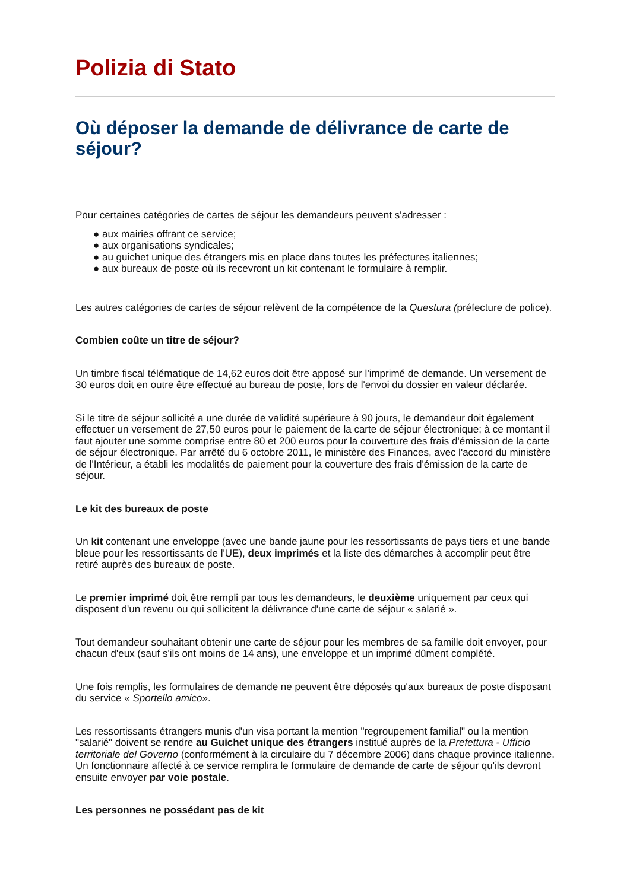Polizia di Stato
Où déposer la demande de délivrance de carte de séjour?
Pour certaines catégories de cartes de séjour les demandeurs peuvent s'adresser :
● aux mairies offrant ce service;
● aux organisations syndicales;
● au guichet unique des étrangers mis en place dans toutes les préfectures italiennes;
● aux bureaux de poste où ils recevront un kit contenant le formulaire à remplir.
Les autres catégories de cartes de séjour relèvent de la compétence de la Questura (préfecture de police).
Combien coûte un titre de séjour?
Un timbre fiscal télématique de 14,62 euros doit être apposé sur l'imprimé de demande. Un versement de 30 euros doit en outre être effectué au bureau de poste, lors de l'envoi du dossier en valeur déclarée.
Si le titre de séjour sollicité a une durée de validité supérieure à 90 jours, le demandeur doit également effectuer un versement de 27,50 euros pour le paiement de la carte de séjour électronique; à ce montant il faut ajouter une somme comprise entre 80 et 200 euros pour la couverture des frais d'émission de la carte de séjour électronique. Par arrêté du 6 octobre 2011, le ministère des Finances, avec l'accord du ministère de l'Intérieur, a établi les modalités de paiement pour la couverture des frais d'émission de la carte de séjour.
Le kit des bureaux de poste
Un kit contenant une enveloppe (avec une bande jaune pour les ressortissants de pays tiers et une bande bleue pour les ressortissants de l'UE), deux imprimés et la liste des démarches à accomplir peut être retiré auprès des bureaux de poste.
Le premier imprimé doit être rempli par tous les demandeurs, le deuxième uniquement par ceux qui disposent d'un revenu ou qui sollicitent la délivrance d'une carte de séjour « salarié ».
Tout demandeur souhaitant obtenir une carte de séjour pour les membres de sa famille doit envoyer, pour chacun d'eux (sauf s'ils ont moins de 14 ans), une enveloppe et un imprimé dûment complété.
Une fois remplis, les formulaires de demande ne peuvent être déposés qu'aux bureaux de poste disposant du service « Sportello amico».
Les ressortissants étrangers munis d'un visa portant la mention "regroupement familial" ou la mention "salarié" doivent se rendre au Guichet unique des étrangers institué auprès de la Prefettura - Ufficio territoriale del Governo (conformément à la circulaire du 7 décembre 2006) dans chaque province italienne. Un fonctionnaire affecté à ce service remplira le formulaire de demande de carte de séjour qu'ils devront ensuite envoyer par voie postale.
Les personnes ne possédant pas de kit